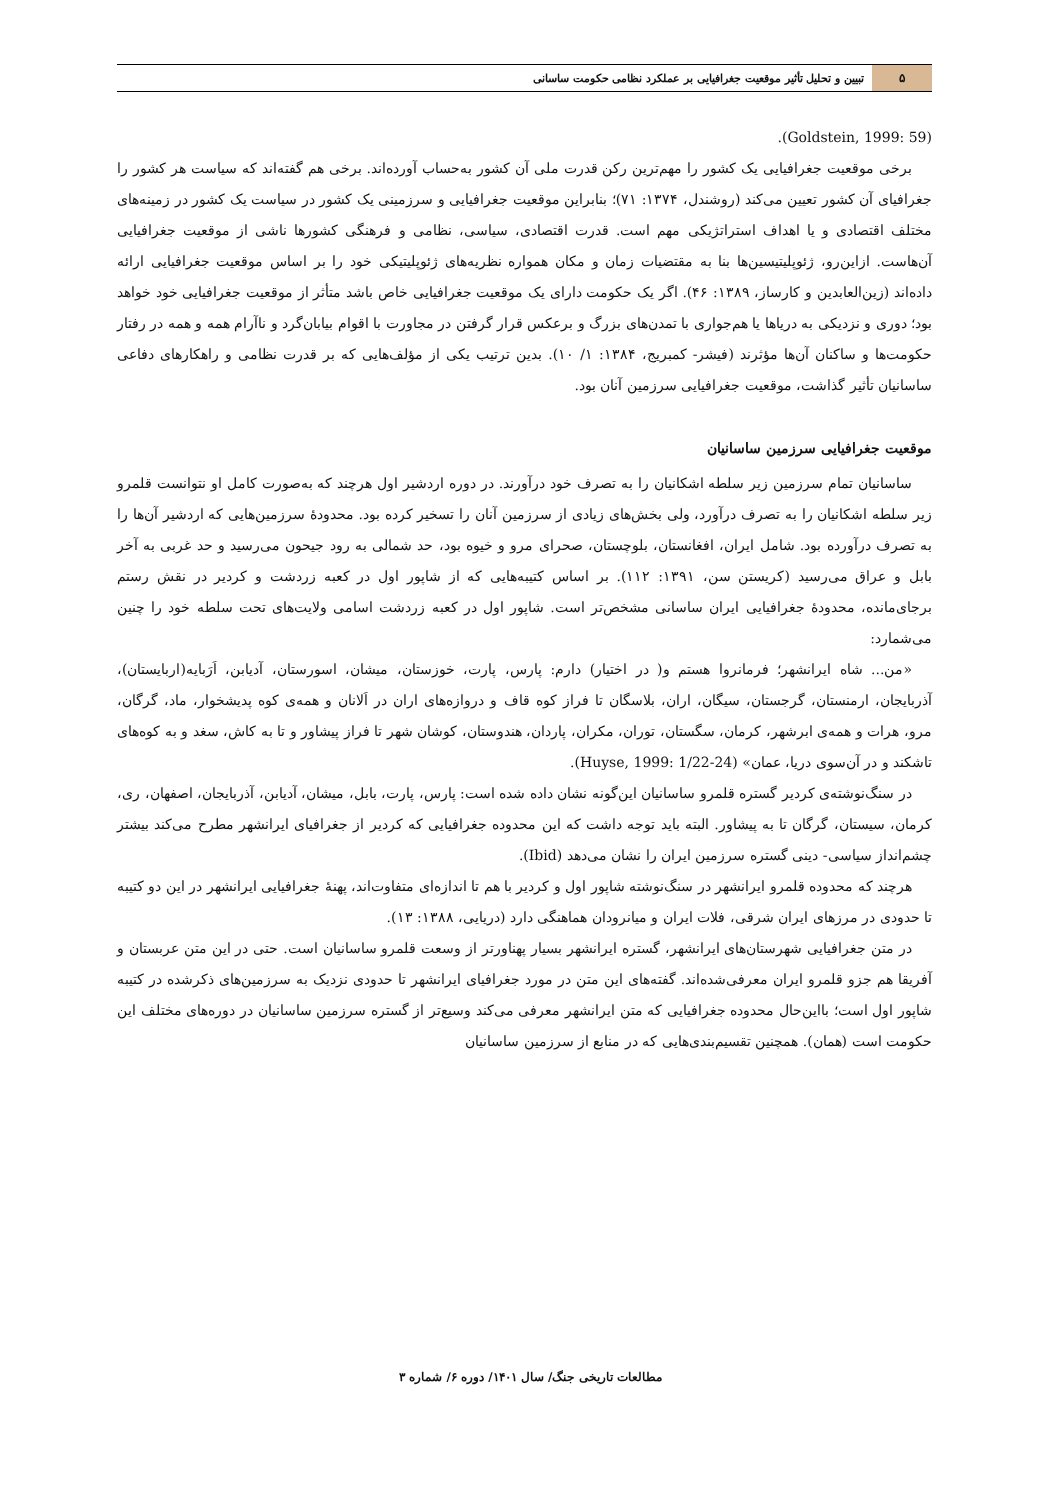۵
تبیین و تحلیل تأثیر موقعیت جغرافیایی بر عملکرد نظامی حکومت ساسانی
(Goldstein, 1999: 59).
برخی موقعیت جغرافیایی یک کشور را مهم‌ترین رکن قدرت ملی آن کشور به‌حساب آورده‌اند. برخی هم گفته‌اند که سیاست هر کشور را جغرافیای آن کشور تعیین می‌کند (روشندل، ۱۳۷۴: ۷۱)؛ بنابراین موقعیت جغرافیایی و سرزمینی یک کشور در سیاست یک کشور در زمینه‌های مختلف اقتصادی و یا اهداف استراتژیکی مهم است. قدرت اقتصادی، سیاسی، نظامی و فرهنگی کشورها ناشی از موقعیت جغرافیایی آن‌هاست. ازاین‌رو، ژئوپلیتیسین‌ها بنا به مقتضیات زمان و مکان همواره نظریه‌های ژئوپلیتیکی خود را بر اساس موقعیت جغرافیایی ارائه دادەاند (زین‌العابدین و کارساز، ۱۳۸۹: ۴۶). اگر یک حکومت دارای یک موقعیت جغرافیایی خاص باشد متأثر از موقعیت جغرافیایی خود خواهد بود؛ دوری و نزدیکی به دریاها یا هم‌جواری با تمدن‌های بزرگ و برعکس قرار گرفتن در مجاورت با اقوام بیابان‌گرد و ناآرام همه و همه در رفتار حکومت‌ها و ساکنان آن‌ها مؤثرند (فیشر- کمبریج، ۱۳۸۴: ۱/ ۱۰). بدین ترتیب یکی از مؤلف‌هایی که بر قدرت نظامی و راهکارهای دفاعی ساسانیان تأثیر گذاشت، موقعیت جغرافیایی سرزمین آنان بود.
موقعیت جغرافیایی سرزمین ساسانیان
ساسانیان تمام سرزمین زیر سلطه اشکانیان را به تصرف خود درآورند. در دوره اردشیر اول هرچند که به‌صورت کامل او نتوانست قلمرو زیر سلطه اشکانیان را به تصرف درآورد، ولی بخش‌های زیادی از سرزمین آنان را تسخیر کرده بود. محدودهٔ سرزمین‌هایی که اردشیر آن‌ها را به تصرف درآورده بود. شامل ایران، افغانستان، بلوچستان، صحرای مرو و خیوه بود، حد شمالی به رود جیحون می‌رسید و حد غربی به آخر بابل و عراق می‌رسید (کریستن سن، ۱۳۹۱: ۱۱۲). بر اساس کتیبه‌هایی که از شاپور اول در کعبه زردشت و کردیر در نقش رستم برجای‌مانده، محدودهٔ جغرافیایی ایران ساسانی مشخص‌تر است. شاپور اول در کعبه زردشت اسامی ولایت‌های تحت سلطه خود را چنین می‌شمارد:
«من... شاه ایرانشهر؛ فرمانروا هستم و( در اختیار) دارم: پارس، پارت، خوزستان، میشان، اسورستان، آدیابن، اَرَبایه(اربایستان)، آذربایجان، ارمنستان، گرجستان، سیگان، اران، بلاسگان تا فراز کوه قاف و دروازه‌های اران در اَلانان و همه‌ی کوه پدیشخوار، ماد، گرگان، مرو، هرات و همه‌ی ابرشهر، کرمان، سگستان، توران، مکران، پاردان، هندوستان، کوشان شهر تا فراز پیشاور و تا به کاش، سغد و به کوه‌های تاشکند و در آن‌سوی دریا، عمان» (Huyse, 1999: 1/22-24).
در سنگ‌نوشته‌ی کردیر گستره قلمرو ساسانیان این‌گونه نشان داده شده است: پارس، پارت، بابل، میشان، آدیابن، آذربایجان، اصفهان، ری، کرمان، سیستان، گرگان تا به پیشاور. البته باید توجه داشت که این محدوده جغرافیایی که کردیر از جغرافیای ایرانشهر مطرح می‌کند بیشتر چشم‌انداز سیاسی- دینی گستره سرزمین ایران را نشان می‌دهد (Ibid).
هرچند که محدوده قلمرو ایرانشهر در سنگ‌نوشته شاپور اول و کردیر با هم تا اندازه‌ای متفاوت‌اند، پهنهٔ جغرافیایی ایرانشهر در این دو کتیبه تا حدودی در مرزهای ایران شرقی، فلات ایران و میانرودان هماهنگی دارد (دریایی، ۱۳۸۸: ۱۳).
در متن جغرافیایی شهرستان‌های ایرانشهر، گستره ایرانشهر بسیار پهناورتر از وسعت قلمرو ساسانیان است. حتی در این متن عربستان و آفریقا هم جزو قلمرو ایران معرفی‌شده‌اند. گفته‌های این متن در مورد جغرافیای ایرانشهر تا حدودی نزدیک به سرزمین‌های ذکرشده در کتیبه شاپور اول است؛ بااین‌حال محدوده جغرافیایی که متن ایرانشهر معرفی می‌کند وسیع‌تر از گستره سرزمین ساسانیان در دوره‌های مختلف این حکومت است (همان). همچنین تقسیم‌بندی‌هایی که در منابع از سرزمین ساسانیان
مطالعات تاریخی جنگ/ سال ۱۴۰۱/ دوره ۶/ شماره ۳